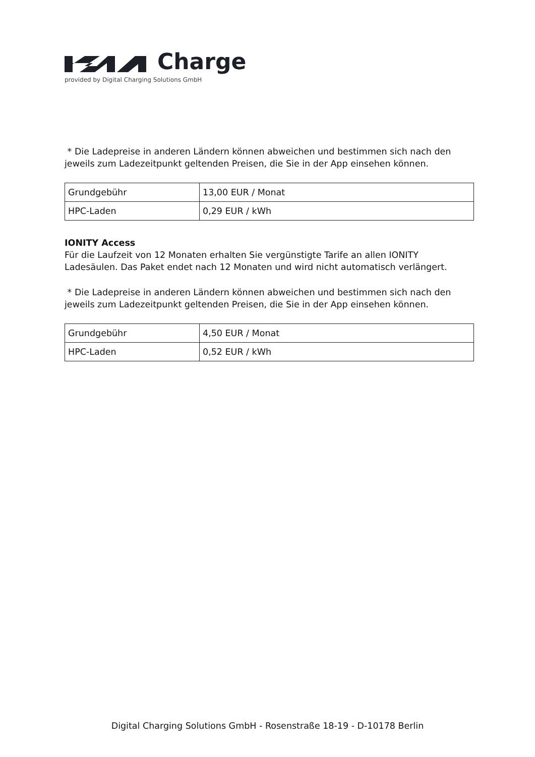Charge
provided by Digital Charging Solutions GmbH
* Die Ladepreise in anderen Ländern können abweichen und bestimmen sich nach den jeweils zum Ladezeitpunkt geltenden Preisen, die Sie in der App einsehen können.
| Grundgebühr | 13,00 EUR / Monat |
| HPC-Laden | 0,29 EUR / kWh |
IONITY Access
Für die Laufzeit von 12 Monaten erhalten Sie vergünstigte Tarife an allen IONITY Ladesäulen. Das Paket endet nach 12 Monaten und wird nicht automatisch verlängert.
* Die Ladepreise in anderen Ländern können abweichen und bestimmen sich nach den jeweils zum Ladezeitpunkt geltenden Preisen, die Sie in der App einsehen können.
| Grundgebühr | 4,50 EUR / Monat |
| HPC-Laden | 0,52 EUR / kWh |
Digital Charging Solutions GmbH - Rosenstraße 18-19 - D-10178 Berlin